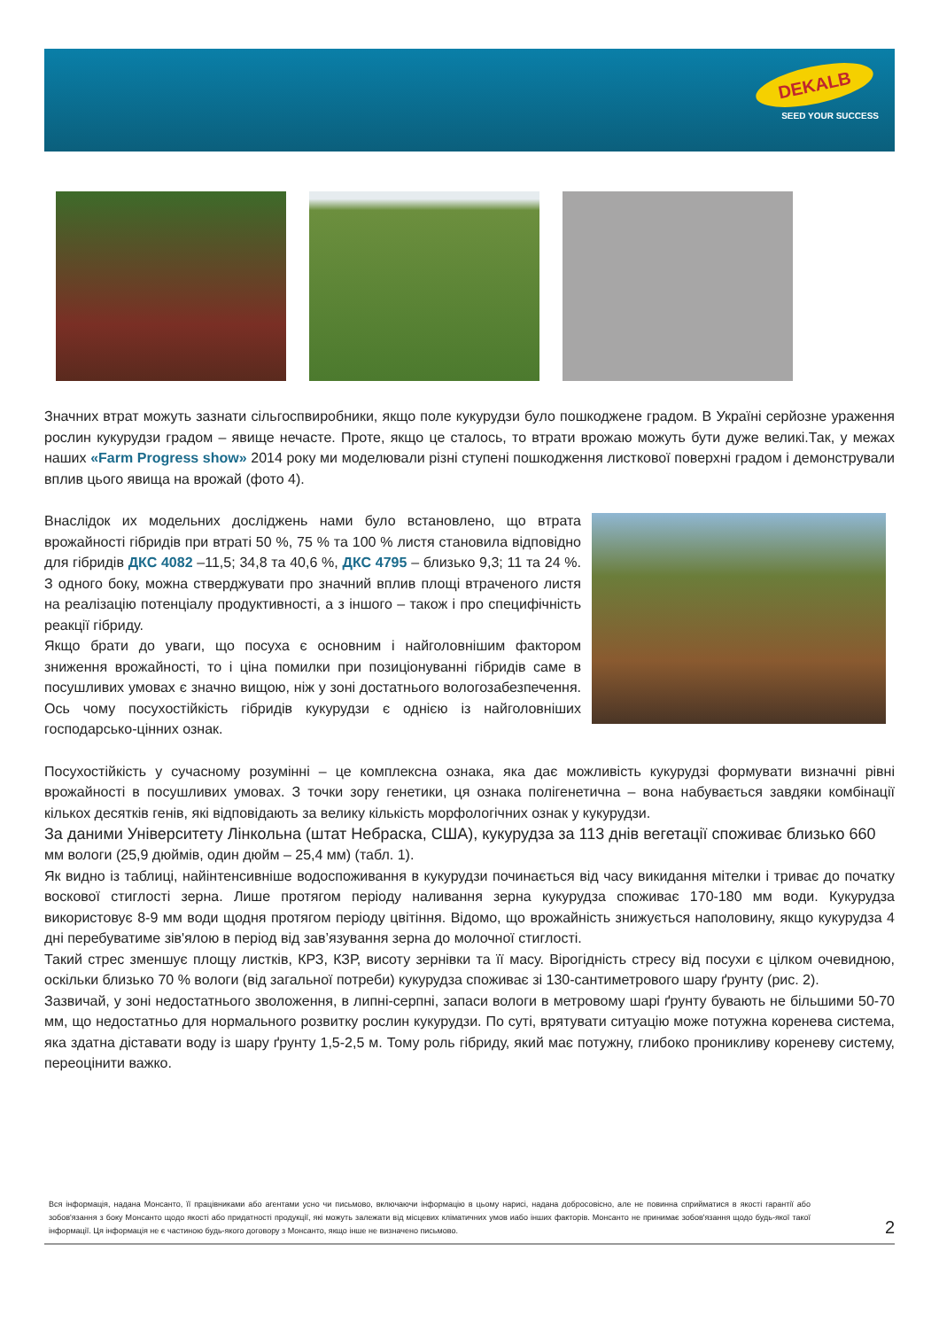DEKALB
SEED YOUR SUCCESS
Значних втрат можуть зазнати сільгоспвиробники, якщо поле кукурудзи було пошкоджене градом. В Україні серйозне ураження рослин кукурудзи градом – явище нечасте. Проте, якщо це сталось, то втрати врожаю можуть бути дуже великі.Так, у межах наших «Farm Progress show» 2014 року ми моделювали різні ступені пошкодження листкової поверхні градом і демонстрували вплив цього явища на врожай (фото 4).
Внаслідок их модельних досліджень нами було встановлено, що втрата врожайності гібридів при втраті 50 %, 75 % та 100 % листя становила відповідно для гібридів ДКС 4082 –11,5; 34,8 та 40,6 %, ДКС 4795 – близько 9,3; 11 та 24 %. З одного боку, можна стверджувати про значний вплив площі втраченого листя на реалізацію потенціалу продуктивності, а з іншого – також і про специфічність реакції гібриду.
Якщо брати до уваги, що посуха є основним і найголовнішим фактором зниження врожайності, то і ціна помилки при позиціонуванні гібридів саме в посушливих умовах є значно вищою, ніж у зоні достатнього вологозабезпечення. Ось чому посухостійкість гібридів кукурудзи є однією із найголовніших господарсько-цінних ознак.
Посухостійкість у сучасному розумінні – це комплексна ознака, яка дає можливість кукурудзі формувати визначні рівні врожайності в посушливих умовах. З точки зору генетики, ця ознака полігенетична – вона набувається завдяки комбінації кількох десятків генів, які відповідають за велику кількість морфологічних ознак у кукурудзи.
За даними Університету Лінкольна (штат Небраска, США), кукурудза за 113 днів вегетації споживає близько 660
мм вологи (25,9 дюймів, один дюйм – 25,4 мм) (табл. 1).
Як видно із таблиці, найінтенсивніше водоспоживання в кукурудзи починається від часу викидання мітелки і триває до початку воскової стиглості зерна. Лише протягом періоду наливання зерна кукурудза споживає 170-180 мм води. Кукурудза використовує 8-9 мм води щодня протягом періоду цвітіння. Відомо, що врожайність знижується наполовину, якщо кукурудза 4 дні перебуватиме зів'ялою в період від зав’язування зерна до молочної стиглості.
Такий стрес зменшує площу листків, КРЗ, КЗР, висоту зернівки та її масу. Вірогідність стресу від посухи є цілком очевидною, оскільки близько 70 % вологи (від загальної потреби) кукурудза споживає зі 130-сантиметрового шару ґрунту (рис. 2).
Зазвичай, у зоні недостатнього зволоження, в липні-серпні, запаси вологи в метровому шарі ґрунту бувають не більшими 50-70 мм, що недостатньо для нормального розвитку рослин кукурудзи. По суті, врятувати ситуацію може потужна коренева система, яка здатна діставати воду із шару ґрунту 1,5-2,5 м. Тому роль гібриду, який має потужну, глибоко проникливу кореневу систему, переоцінити важко.
Вся інформація, надана Монсанто, її працівниками або агентами усно чи письмово, включаючи інформацію в цьому нарисі, надана добросовісно, але не повинна сприйматися в якості гарантії або зобов'язання з боку Монсанто щодо якості або придатності продукції, які можуть залежати від місцевих кліматичних умов иабо інших факторів. Монсанто не принимає зобов'язання щодо будь-якої такої інформації. Ця інформація не є частиною будь-якого договору з Монсанто, якщо інше не визначено письмово.
2